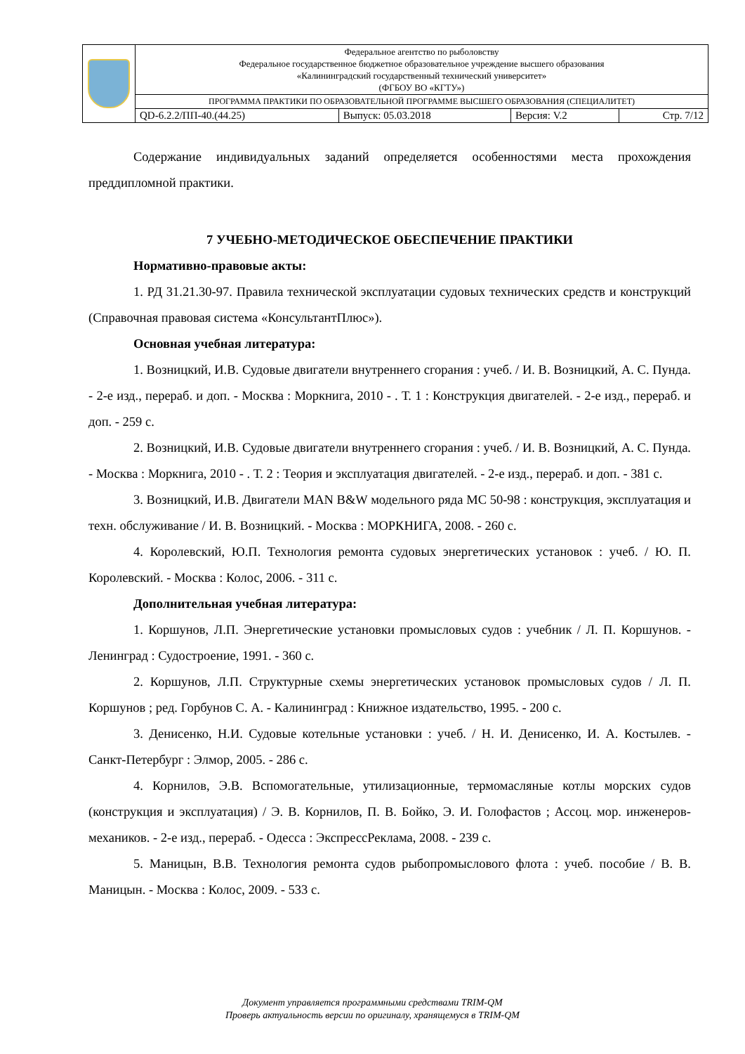| | Федеральное агентство по рыболовству Федеральное государственное бюджетное образовательное учреждение высшего образования «Калининградский государственный технический университет» (ФГБОУ ВО «КГТУ») | | | |
| | ПРОГРАММА ПРАКТИКИ ПО ОБРАЗОВАТЕЛЬНОЙ ПРОГРАММЕ ВЫСШЕГО ОБРАЗОВАНИЯ (СПЕЦИАЛИТЕТ) | | | |
| | QD-6.2.2/ПП-40.(44.25) | Выпуск: 05.03.2018 | Версия: V.2 | Стр. 7/12 |
Содержание индивидуальных заданий определяется особенностями места прохождения преддипломной практики.
7 УЧЕБНО-МЕТОДИЧЕСКОЕ ОБЕСПЕЧЕНИЕ ПРАКТИКИ
Нормативно-правовые акты:
1. РД 31.21.30-97. Правила технической эксплуатации судовых технических средств и конструкций (Справочная правовая система «КонсультантПлюс»).
Основная учебная литература:
1. Возницкий, И.В. Судовые двигатели внутреннего сгорания : учеб. / И. В. Возницкий, А. С. Пунда. - 2-е изд., перераб. и доп. - Москва : Моркнига, 2010 - . Т. 1 : Конструкция двигателей. - 2-е изд., перераб. и доп. - 259 с.
2. Возницкий, И.В. Судовые двигатели внутреннего сгорания : учеб. / И. В. Возницкий, А. С. Пунда. - Москва : Моркнига, 2010 - . Т. 2 : Теория и эксплуатация двигателей. - 2-е изд., перераб. и доп. - 381 с.
3. Возницкий, И.В. Двигатели MAN B&W модельного ряда МС 50-98 : конструкция, эксплуатация и техн. обслуживание / И. В. Возницкий. - Москва : МОРКНИГА, 2008. - 260 с.
4. Королевский, Ю.П. Технология ремонта судовых энергетических установок : учеб. / Ю. П. Королевский. - Москва : Колос, 2006. - 311 с.
Дополнительная учебная литература:
1. Коршунов, Л.П. Энергетические установки промысловых судов : учебник / Л. П. Коршунов. - Ленинград : Судостроение, 1991. - 360 с.
2. Коршунов, Л.П. Структурные схемы энергетических установок промысловых судов / Л. П. Коршунов ; ред. Горбунов С. А. - Калининград : Книжное издательство, 1995. - 200 с.
3. Денисенко, Н.И. Судовые котельные установки : учеб. / Н. И. Денисенко, И. А. Костылев. - Санкт-Петербург : Элмор, 2005. - 286 с.
4. Корнилов, Э.В. Вспомогательные, утилизационные, термомасляные котлы морских судов (конструкция и эксплуатация) / Э. В. Корнилов, П. В. Бойко, Э. И. Голофастов ; Ассоц. мор. инженеров-механиков. - 2-е изд., перераб. - Одесса : ЭкспрессРеклама, 2008. - 239 с.
5. Маницын, В.В. Технология ремонта судов рыбопромыслового флота : учеб. пособие / В. В. Маницын. - Москва : Колос, 2009. - 533 с.
Документ управляется программными средствами TRIM-QM
Проверь актуальность версии по оригиналу, хранящемуся в TRIM-QM